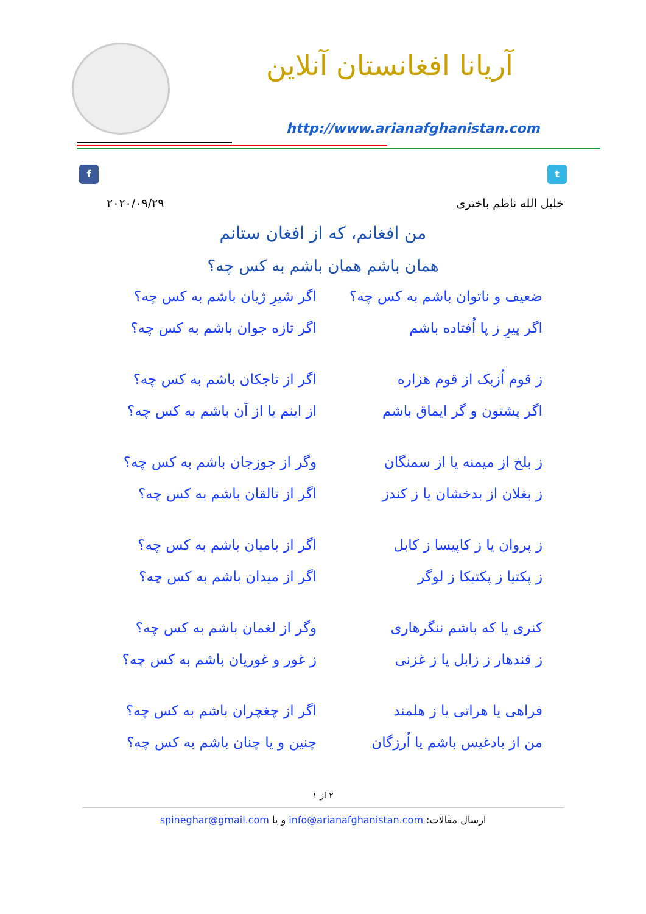آریانا افغانستان آنلاین
http://www.arianafghanistan.com
f t
خلیل الله ناظم باختری ۲۰۲۰/۰۹/۲۹
من افغانم، که از افغان ستانم
همان باشم همان باشم به کس چه؟
ضعیف و ناتوان باشم به کس چه؟ اگر شیرِ ژیان باشم به کس چه؟
اگر پیرِ ز پا اُفتاده باشم اگر تازه جوان باشم به کس چه؟
ز قوم اُزبک از قوم هزاره اگر از تاجکان باشم به کس چه؟
اگر پشتون و گر ایماق باشم از اینم یا از آن باشم به کس چه؟
ز بلخ از میمنه یا از سمنگان وگر از جوزجان باشم به کس چه؟
ز بغلان از بدخشان یا ز کندز اگر از تالقان باشم به کس چه؟
ز پروان یا ز کاپیسا ز کابل اگر از بامیان باشم به کس چه؟
ز پکتیا ز پکتیکا ز لوگر اگر از میدان باشم به کس چه؟
کنری یا که باشم ننگرهاری وگر از لغمان باشم به کس چه؟
ز قندهار ز زابل یا ز غزنی ز غور و غوریان باشم به کس چه؟
فراهی یا هراتی یا ز هلمند اگر از چغچران باشم به کس چه؟
من از بادغیس باشم یا اُرزگان چنین و یا چنان باشم به کس چه؟
۲ از ۱
ارسال مقالات: info@arianafghanistan.com و یا spineghar@gmail.com